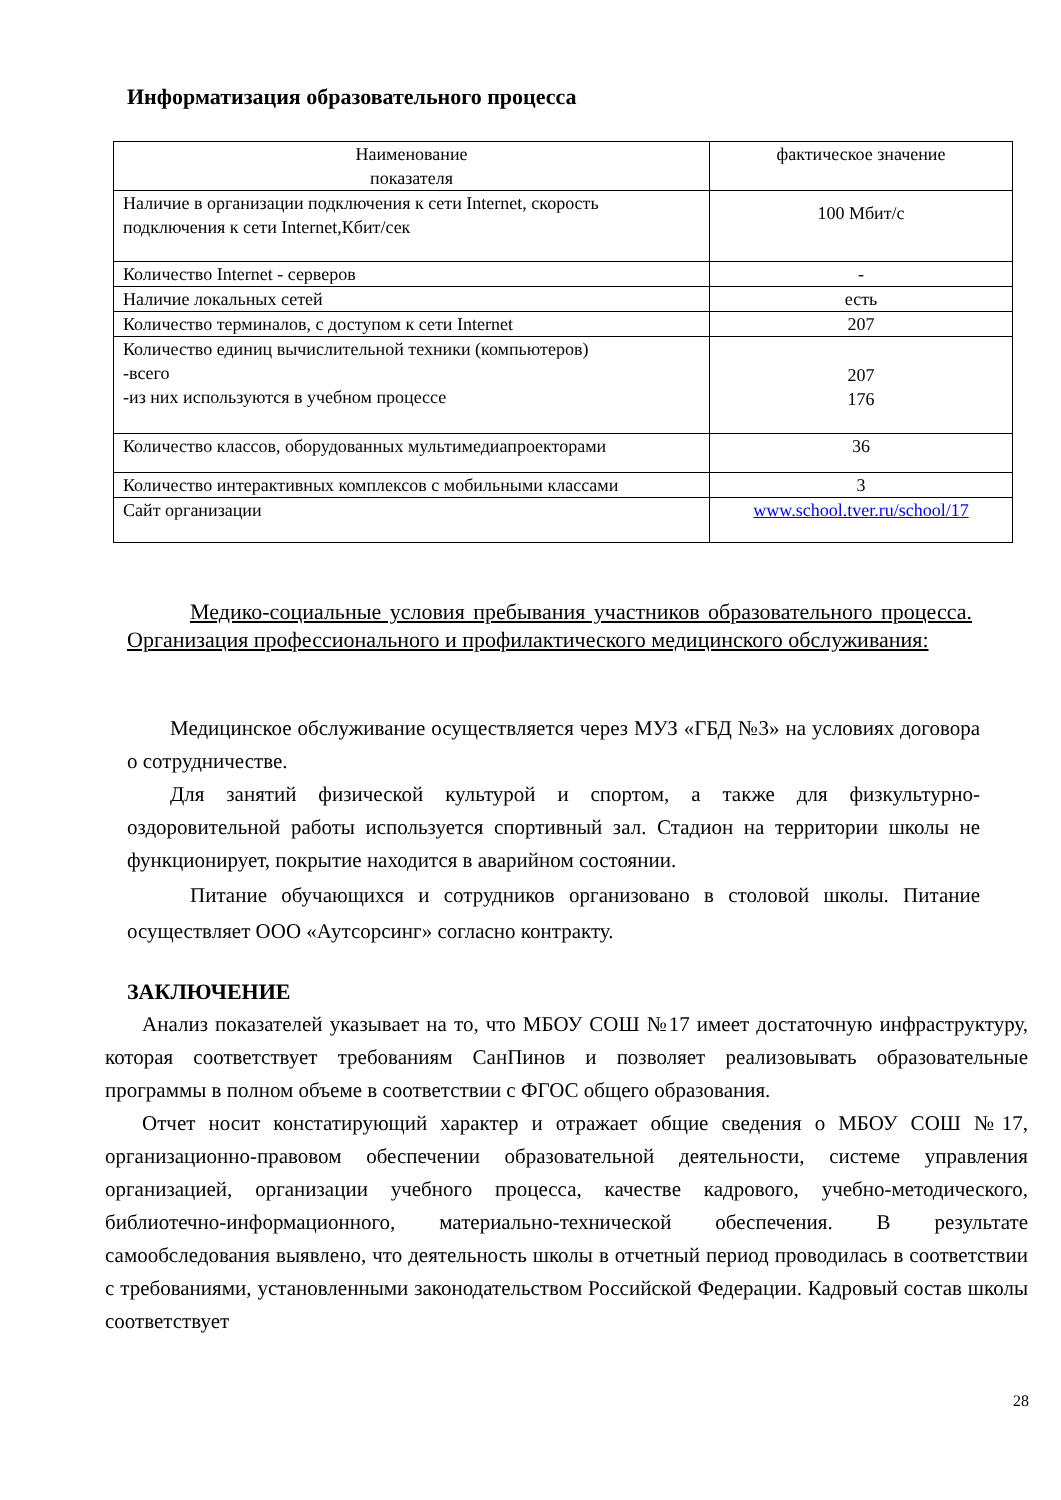Информатизация образовательного процесса
| Наименование показателя | фактическое значение |
| Наличие в организации подключения к сети Internet, скорость подключения к сети Internet,Кбит/сек | 100 Мбит/с |
| Количество Internet - серверов | - |
| Наличие локальных сетей | есть |
| Количество терминалов, с доступом к сети Internet | 207 |
| Количество единиц вычислительной техники (компьютеров) -всего -из них используются в учебном процессе | 207 176 |
| Количество классов, оборудованных мультимедиапроекторами | 36 |
| Количество интерактивных комплексов с мобильными классами | 3 |
| Сайт организации | www.school.tver.ru/school/17 |
Медико-социальные условия пребывания участников образовательного процесса. Организация профессионального и профилактического медицинского обслуживания:
Медицинское обслуживание осуществляется через МУЗ «ГБД №3» на условиях договора о сотрудничестве.
Для занятий физической культурой и спортом, а также для физкультурно-оздоровительной работы используется спортивный зал. Стадион на территории школы не функционирует, покрытие находится в аварийном состоянии.
Питание обучающихся и сотрудников организовано в столовой школы. Питание осуществляет ООО «Аутсорсинг» согласно контракту.
ЗАКЛЮЧЕНИЕ
Анализ показателей указывает на то, что МБОУ СОШ №17 имеет достаточную инфраструктуру, которая соответствует требованиям СанПинов и позволяет реализовывать образовательные программы в полном объеме в соответствии с ФГОС общего образования.
Отчет носит констатирующий характер и отражает общие сведения о МБОУ СОШ №17, организационно-правовом обеспечении образовательной деятельности, системе управления организацией, организации учебного процесса, качестве кадрового, учебно-методического, библиотечно-информационного, материально-технической обеспечения. В результате самообследования выявлено, что деятельность школы в отчетный период проводилась в соответствии с требованиями, установленными законодательством Российской Федерации. Кадровый состав школы соответствует
28